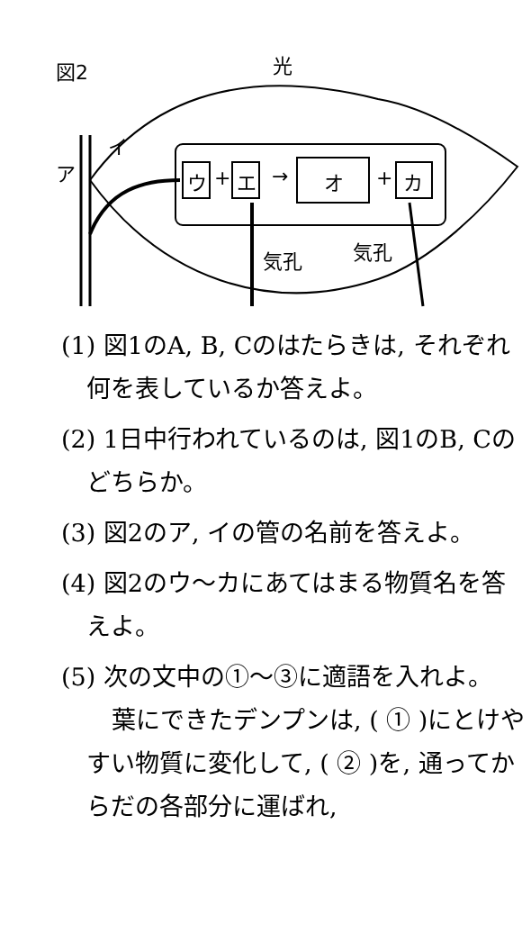図2 光
イ
ア ウ + エ → オ + カ
気孔 気孔
(1) 図1のA, B, Cのはたらきは, それぞれ何を表しているか答えよ。
(2) 1日中行われているのは, 図1のB, Cのどちらか。
(3) 図2のア, イの管の名前を答えよ。
(4) 図2のウ～カにあてはまる物質名を答えよ。
(5) 次の文中の①～③に適語を入れよ。
葉にできたデンプンは, ( ① )にとけやすい物質に変化して, ( ② )を, 通ってからだの各部分に運ばれ,